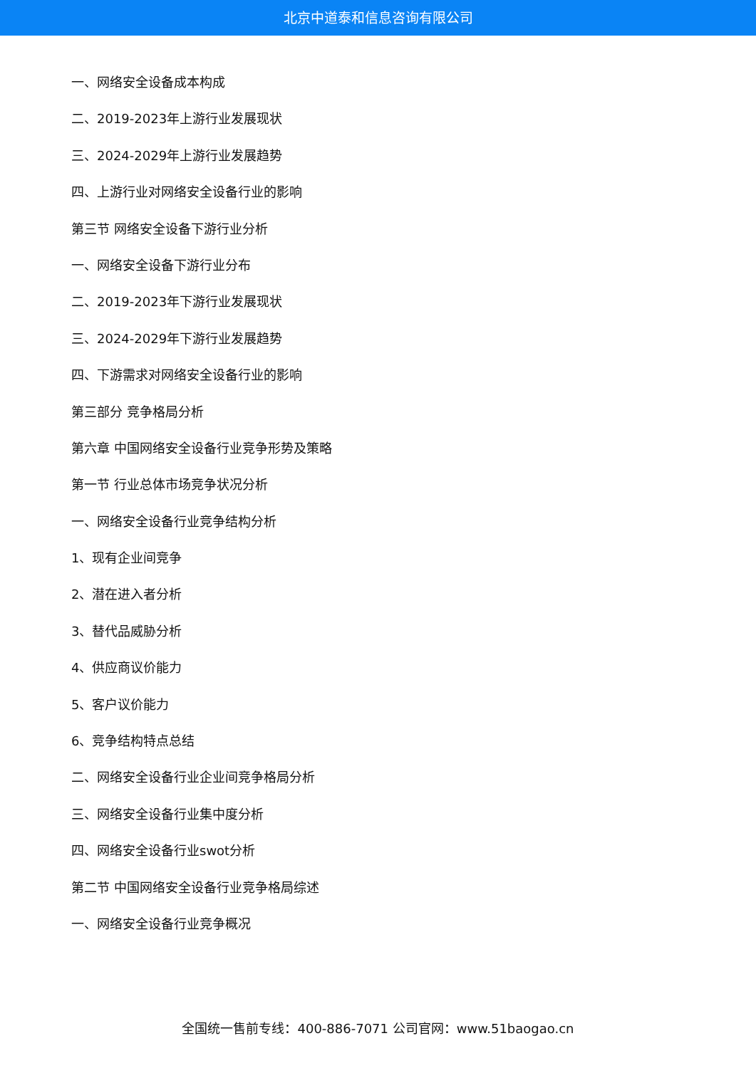北京中道泰和信息咨询有限公司
一、网络安全设备成本构成
二、2019-2023年上游行业发展现状
三、2024-2029年上游行业发展趋势
四、上游行业对网络安全设备行业的影响
第三节 网络安全设备下游行业分析
一、网络安全设备下游行业分布
二、2019-2023年下游行业发展现状
三、2024-2029年下游行业发展趋势
四、下游需求对网络安全设备行业的影响
第三部分 竞争格局分析
第六章 中国网络安全设备行业竞争形势及策略
第一节 行业总体市场竞争状况分析
一、网络安全设备行业竞争结构分析
1、现有企业间竞争
2、潜在进入者分析
3、替代品威胁分析
4、供应商议价能力
5、客户议价能力
6、竞争结构特点总结
二、网络安全设备行业企业间竞争格局分析
三、网络安全设备行业集中度分析
四、网络安全设备行业swot分析
第二节 中国网络安全设备行业竞争格局综述
一、网络安全设备行业竞争概况
全国统一售前专线：400-886-7071 公司官网：www.51baogao.cn